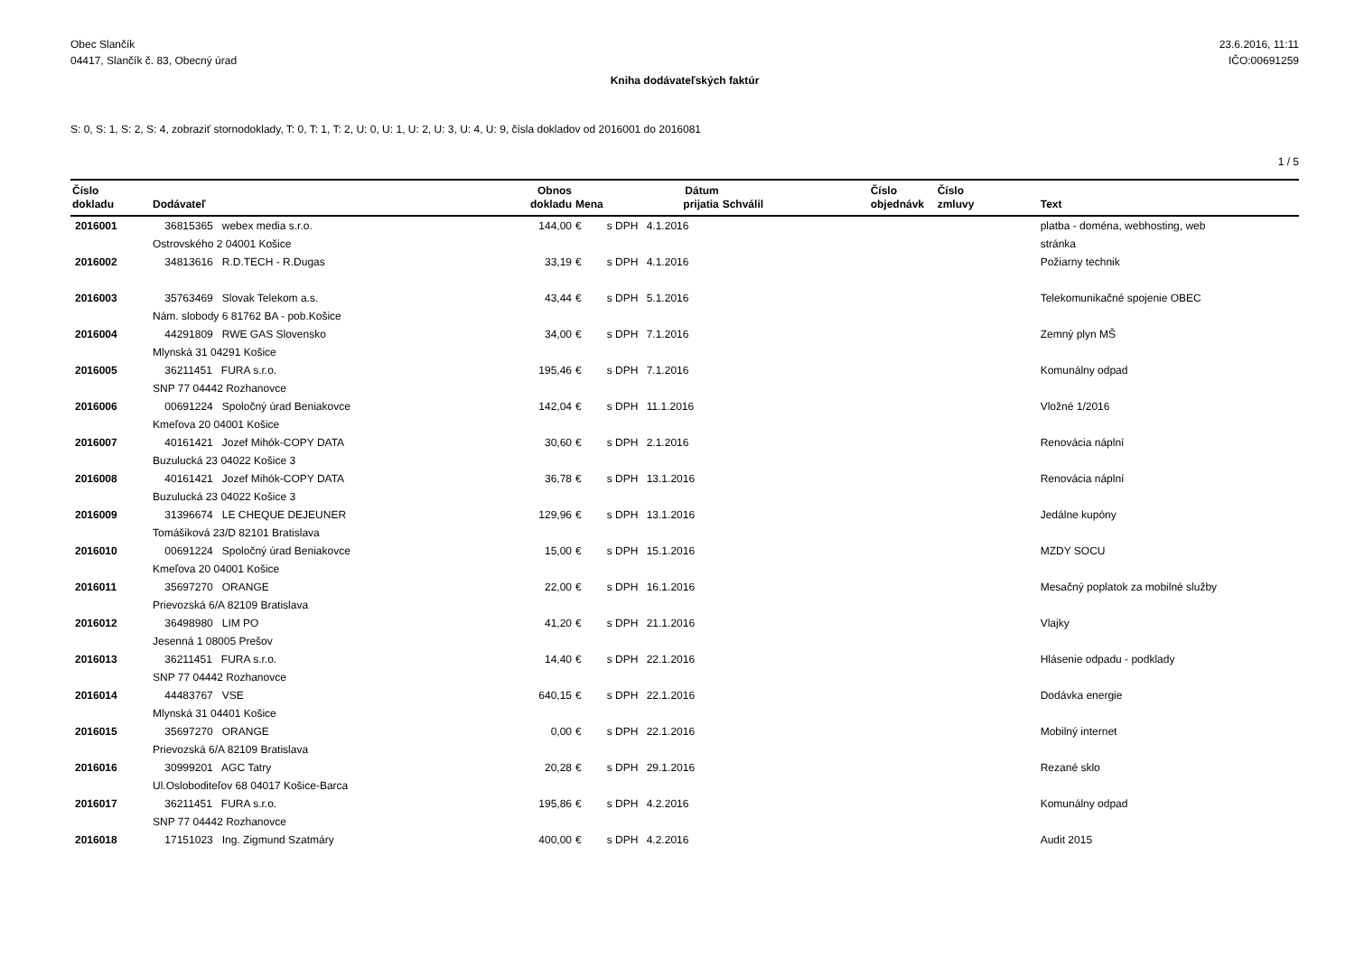Obec Slančík
04417, Slančík č. 83, Obecný úrad
23.6.2016, 11:11
IČO:00691259
Kniha dodávateľských faktúr
S: 0, S: 1, S: 2, S: 4, zobraziť stornodoklady, T: 0, T: 1, T: 2, U: 0, U: 1, U: 2, U: 3, U: 4, U: 9, čísla dokladov od 2016001 do 2016081
1 / 5
| Číslo dokladu | Dodávateľ | Obnos dokladu | Mena | | Dátum prijatia | Schválil | Číslo objednávk | Číslo zmluvy | Text |
| --- | --- | --- | --- | --- | --- | --- | --- | --- | --- |
| 2016001 | 36815365 webex media s.r.o. Ostrovského 2 04001 Košice | 144,00 | € | s DPH | 4.1.2016 | | | | platba - doména, webhosting, web stránka |
| 2016002 | 34813616 R.D.TECH - R.Dugas | 33,19 | € | s DPH | 4.1.2016 | | | | Požiarny technik |
| 2016003 | 35763469 Slovak Telekom a.s. Nám. slobody 6 81762 BA - pob.Košice | 43,44 | € | s DPH | 5.1.2016 | | | | Telekomunikačné spojenie OBEC |
| 2016004 | 44291809 RWE GAS Slovensko Mlynská 31 04291 Košice | 34,00 | € | s DPH | 7.1.2016 | | | | Zemný plyn MŠ |
| 2016005 | 36211451 FURA s.r.o. SNP 77 04442 Rozhanovce | 195,46 | € | s DPH | 7.1.2016 | | | | Komunálny odpad |
| 2016006 | 00691224 Spoločný úrad Beniakovce Kmeľova 20 04001 Košice | 142,04 | € | s DPH | 11.1.2016 | | | | Vložné 1/2016 |
| 2016007 | 40161421 Jozef Mihók-COPY DATA Buzulucká 23 04022 Košice 3 | 30,60 | € | s DPH | 2.1.2016 | | | | Renovácia náplní |
| 2016008 | 40161421 Jozef Mihók-COPY DATA Buzulucká 23 04022 Košice 3 | 36,78 | € | s DPH | 13.1.2016 | | | | Renovácia náplní |
| 2016009 | 31396674 LE CHEQUE DEJEUNER Tomášiková 23/D 82101 Bratislava | 129,96 | € | s DPH | 13.1.2016 | | | | Jedálne kupóny |
| 2016010 | 00691224 Spoločný úrad Beniakovce Kmeľova 20 04001 Košice | 15,00 | € | s DPH | 15.1.2016 | | | | MZDY SOCU |
| 2016011 | 35697270 ORANGE Prievozská 6/A 82109 Bratislava | 22,00 | € | s DPH | 16.1.2016 | | | | Mesačný poplatok za mobilné služby |
| 2016012 | 36498980 LIM PO Jesenná 1 08005 Prešov | 41,20 | € | s DPH | 21.1.2016 | | | | Vlajky |
| 2016013 | 36211451 FURA s.r.o. SNP 77 04442 Rozhanovce | 14,40 | € | s DPH | 22.1.2016 | | | | Hlásenie odpadu - podklady |
| 2016014 | 44483767 VSE Mlynská 31 04401 Košice | 640,15 | € | s DPH | 22.1.2016 | | | | Dodávka energie |
| 2016015 | 35697270 ORANGE Prievozská 6/A 82109 Bratislava | 0,00 | € | s DPH | 22.1.2016 | | | | Mobilný internet |
| 2016016 | 30999201 AGC Tatry Ul.Osloboditeľov 68 04017 Košice-Barca | 20,28 | € | s DPH | 29.1.2016 | | | | Rezané sklo |
| 2016017 | 36211451 FURA s.r.o. SNP 77 04442 Rozhanovce | 195,86 | € | s DPH | 4.2.2016 | | | | Komunálny odpad |
| 2016018 | 17151023 Ing. Zigmund Szatmáry | 400,00 | € | s DPH | 4.2.2016 | | | | Audit 2015 |